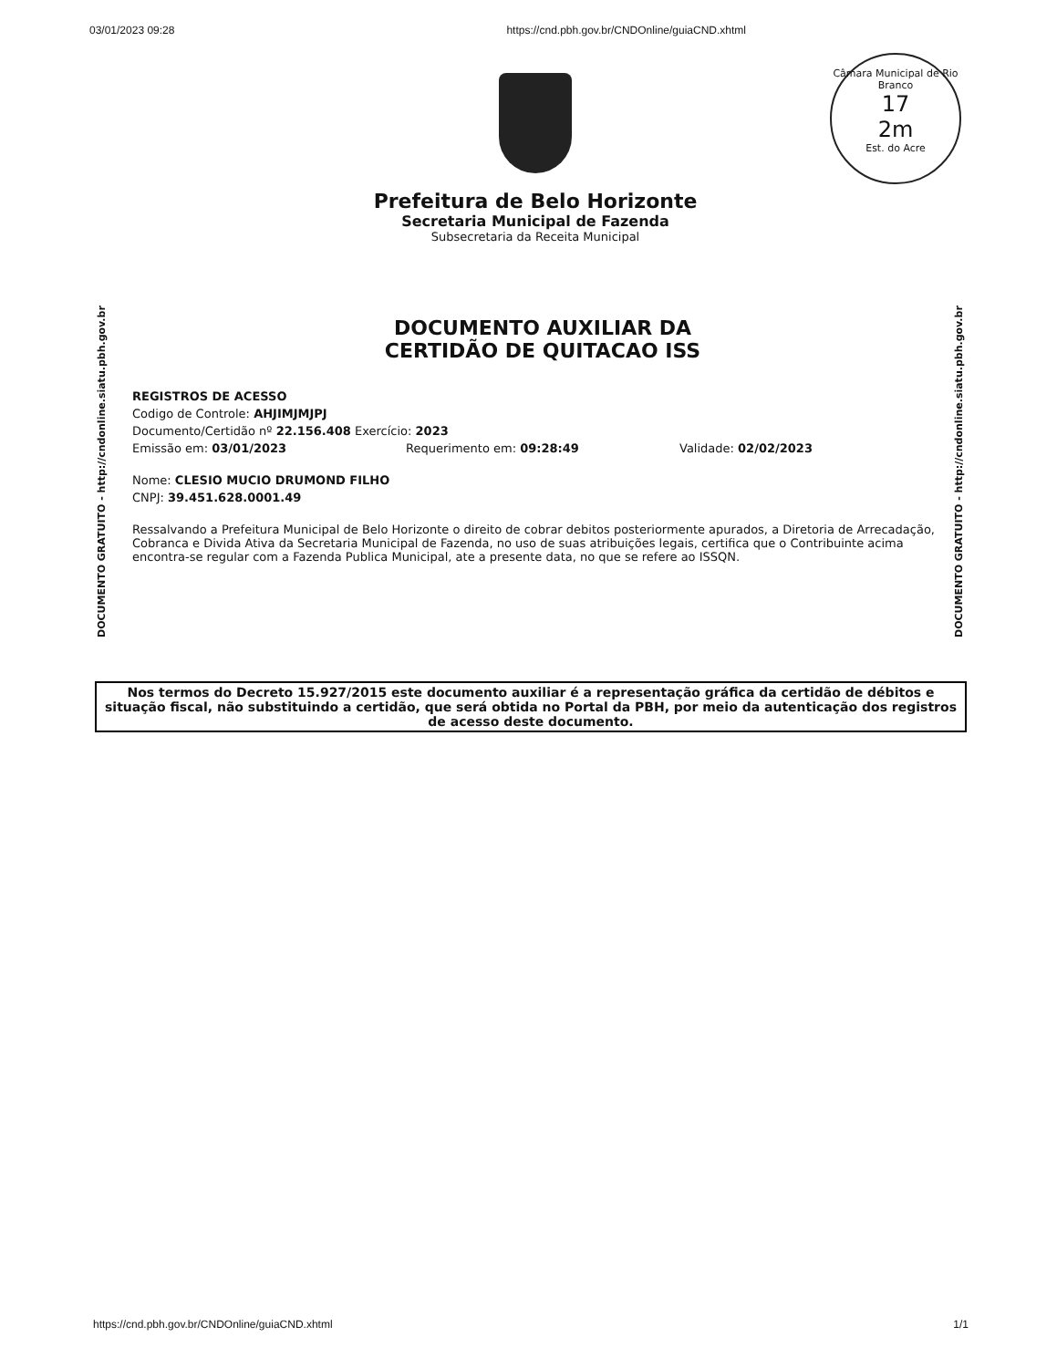03/01/2023 09:28 https://cnd.pbh.gov.br/CNDOnline/guiaCND.xhtml
Câmara Municipal de Rio Branco
17
2m
Est. do Acre
Prefeitura de Belo Horizonte
Secretaria Municipal de Fazenda
Subsecretaria da Receita Municipal
DOCUMENTO GRATUITO - http://cndonline.siatu.pbh.gov.br
DOCUMENTO AUXILIAR DA
CERTIDÃO DE QUITACAO ISS
REGISTROS DE ACESSO
Codigo de Controle: AHJIMJMJPJ
Documento/Certidão nº 22.156.408 Exercício: 2023
Emissão em: 03/01/2023 Requerimento em: 09:28:49 Validade: 02/02/2023
Nome: CLESIO MUCIO DRUMOND FILHO
CNPJ: 39.451.628.0001.49
Ressalvando a Prefeitura Municipal de Belo Horizonte o direito de cobrar debitos posteriormente apurados, a Diretoria de Arrecadação, Cobranca e Divida Ativa da Secretaria Municipal de Fazenda, no uso de suas atribuições legais, certifica que o Contribuinte acima encontra-se regular com a Fazenda Publica Municipal, ate a presente data, no que se refere ao ISSQN.
DOCUMENTO GRATUITO - http://cndonline.siatu.pbh.gov.br
Nos termos do Decreto 15.927/2015 este documento auxiliar é a representação gráfica da certidão de débitos e situação fiscal, não substituindo a certidão, que será obtida no Portal da PBH, por meio da autenticação dos registros de acesso deste documento.
https://cnd.pbh.gov.br/CNDOnline/guiaCND.xhtml 1/1